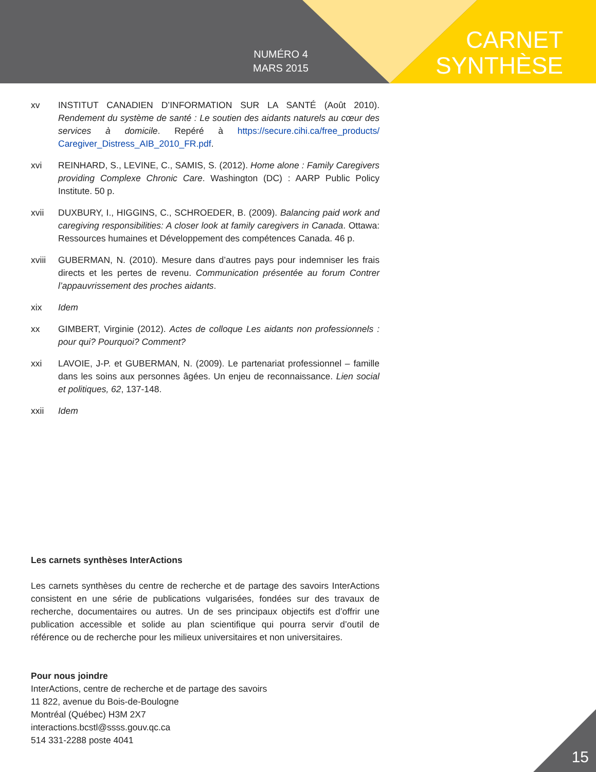NUMÉRO 4
MARS 2015
CARNET
SYNTHÈSE
xv INSTITUT CANADIEN D’INFORMATION SUR LA SANTÉ (Août 2010). Rendement du système de santé : Le soutien des aidants naturels au cœur des services à domicile. Repéré à https://secure.cihi.ca/free_products/ Caregiver_Distress_AIB_2010_FR.pdf.
xvi REINHARD, S., LEVINE, C., SAMIS, S. (2012). Home alone : Family Caregivers providing Complexe Chronic Care. Washington (DC) : AARP Public Policy Institute. 50 p.
xvii DUXBURY, I., HIGGINS, C., SCHROEDER, B. (2009). Balancing paid work and caregiving responsibilities: A closer look at family caregivers in Canada. Ottawa: Ressources humaines et Développement des compétences Canada. 46 p.
xviii GUBERMAN, N. (2010). Mesure dans d’autres pays pour indemniser les frais directs et les pertes de revenu. Communication présentée au forum Contrer l’appauvrissement des proches aidants.
xix Idem
xx GIMBERT, Virginie (2012). Actes de colloque Les aidants non professionnels : pour qui? Pourquoi? Comment?
xxi LAVOIE, J-P. et GUBERMAN, N. (2009). Le partenariat professionnel – famille dans les soins aux personnes âgées. Un enjeu de reconnaissance. Lien social et politiques, 62, 137-148.
xxii Idem
Les carnets synthèses InterActions
Les carnets synthèses du centre de recherche et de partage des savoirs InterActions consistent en une série de publications vulgarisées, fondées sur des travaux de recherche, documentaires ou autres. Un de ses principaux objectifs est d’offrir une publication accessible et solide au plan scientifique qui pourra servir d’outil de référence ou de recherche pour les milieux universitaires et non universitaires.
Pour nous joindre
InterActions, centre de recherche et de partage des savoirs
11 822, avenue du Bois-de-Boulogne
Montréal (Québec) H3M 2X7
interactions.bcstl@ssss.gouv.qc.ca
514 331-2288 poste 4041
15